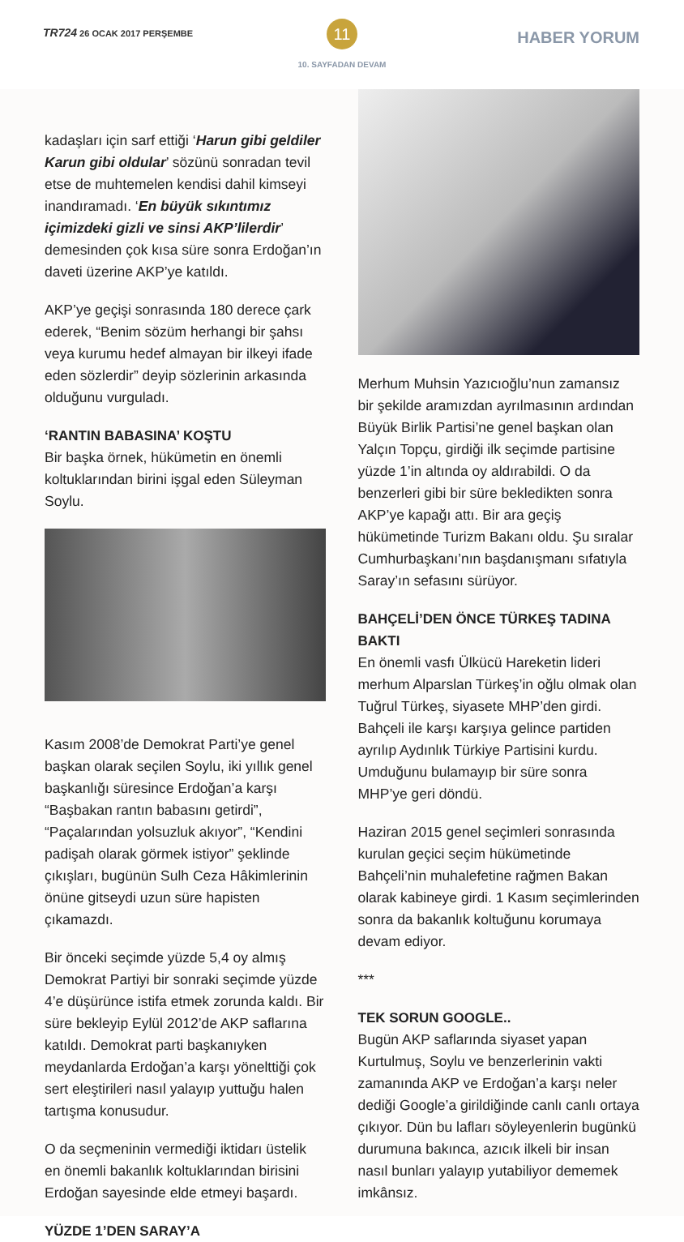TR724 26 OCAK 2017 PERŞEMBE 11
HABER YORUM
10. SAYFADAN DEVAM
kadaşları için sarf ettiği ‘Harun gibi geldiler Karun gibi oldular’ sözünü sonradan tevil etse de muhtemelen kendisi dahil kimseyi inandıramadı. ‘En büyük sıkıntımız içimizdeki gizli ve sinsi AKP’lilerdir’ demesinden çok kısa süre sonra Erdoğan’ın daveti üzerine AKP’ye katıldı.
AKP’ye geçişi sonrasında 180 derece çark ederek, “Benim sözüm herhangi bir şahsı veya kurumu hedef almayan bir ilkeyi ifade eden sözlerdir” deyip sözlerinin arkasında olduğunu vurguladı.
‘RANTIN BABASINA’ KOŞTU
Bir başka örnek, hükümetin en önemli koltuklarından birini işgal eden Süleyman Soylu.
Kasım 2008’de Demokrat Parti’ye genel başkan olarak seçilen Soylu, iki yıllık genel başkanlığı süresince Erdoğan’a karşı “Başbakan rantın babasını getirdi”, “Paçalarından yolsuzluk akıyor”, “Kendini padişah olarak görmek istiyor” şeklinde çıkışları, bugünün Sulh Ceza Hâkimlerinin önüne gitseydi uzun süre hapisten çıkamazdı.
Bir önceki seçimde yüzde 5,4 oy almış Demokrat Partiyi bir sonraki seçimde yüzde 4’e düşürünce istifa etmek zorunda kaldı. Bir süre bekleyip Eylül 2012’de AKP saflarına katıldı. Demokrat parti başkanıyken meydanlarda Erdoğan’a karşı yönelttiği çok sert eleştirileri nasıl yalayıp yuttuğu halen tartışma konusudur.
O da seçmeninin vermediği iktidarı üstelik en önemli bakanlık koltuklarından birisini Erdoğan sayesinde elde etmeyi başardı.
YÜZDE 1’DEN SARAY’A
Merhum Muhsin Yazıcıoğlu’nun zamansız bir şekilde aramızdan ayrılmasının ardından Büyük Birlik Partisi’ne genel başkan olan Yalçın Topçu, girdiği ilk seçimde partisine yüzde 1’in altında oy aldırabildi. O da benzerleri gibi bir süre bekledikten sonra AKP’ye kapağı attı. Bir ara geçiş hükümetinde Turizm Bakanı oldu. Şu sıralar Cumhurbaşkanı’nın başdanışmanı sıfatıyla Saray’ın sefasını sürüyor.
BAHÇELİ’DEN ÖNCE TÜRKEŞ TADINA BAKTI
En önemli vasfı Ülkücü Hareketin lideri merhum Alparslan Türkeş’in oğlu olmak olan Tuğrul Türkeş, siyasete MHP’den girdi. Bahçeli ile karşı karşıya gelince partiden ayrılıp Aydınlık Türkiye Partisini kurdu. Umduğunu bulamayıp bir süre sonra MHP’ye geri döndü.
Haziran 2015 genel seçimleri sonrasında kurulan geçici seçim hükümetinde Bahçeli’nin muhalefetine rağmen Bakan olarak kabineye girdi. 1 Kasım seçimlerinden sonra da bakanlık koltuğunu korumaya devam ediyor.
***
TEK SORUN GOOGLE..
Bugün AKP saflarında siyaset yapan Kurtulmuş, Soylu ve benzerlerinin vakti zamanında AKP ve Erdoğan’a karşı neler dediği Google’a girildiğinde canlı canlı ortaya çıkıyor. Dün bu lafları söyleyenlerin bugünkü durumuna bakınca, azıcık ilkeli bir insan nasıl bunları yalayıp yutabiliyor dememek imkânsız.